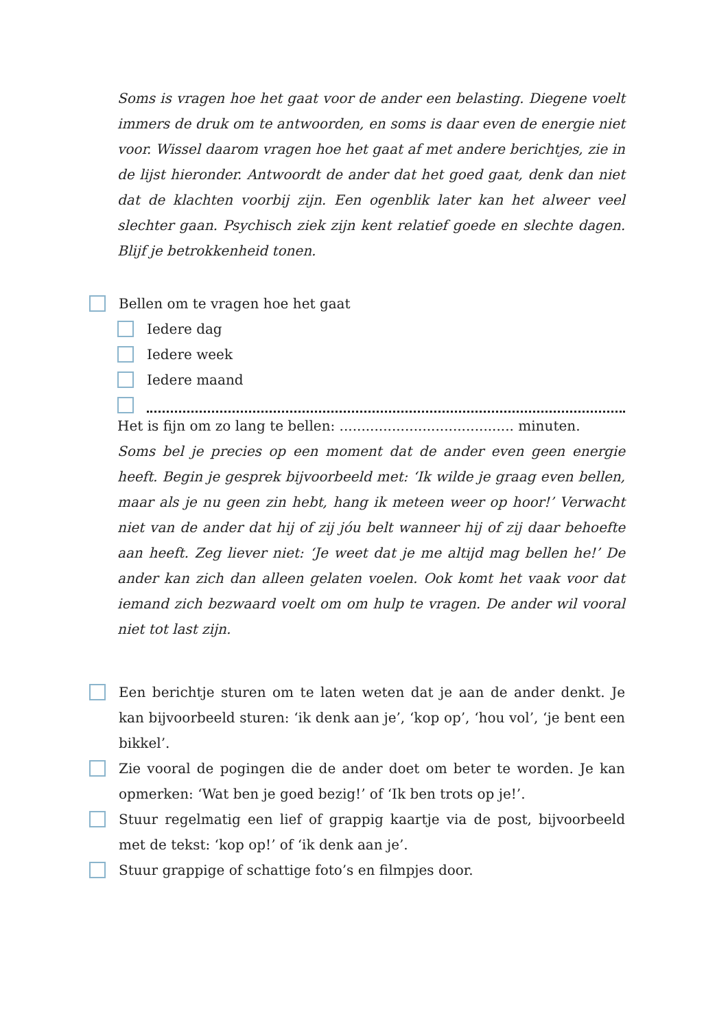Soms is vragen hoe het gaat voor de ander een belasting. Diegene voelt immers de druk om te antwoorden, en soms is daar even de energie niet voor. Wissel daarom vragen hoe het gaat af met andere berichtjes, zie in de lijst hieronder. Antwoordt de ander dat het goed gaat, denk dan niet dat de klachten voorbij zijn. Een ogenblik later kan het alweer veel slechter gaan. Psychisch ziek zijn kent relatief goede en slechte dagen. Blijf je betrokkenheid tonen.
Bellen om te vragen hoe het gaat
Iedere dag
Iedere week
Iedere maand
Het is fijn om zo lang te bellen: ........................................ minuten.
Soms bel je precies op een moment dat de ander even geen energie heeft. Begin je gesprek bijvoorbeeld met: ‘Ik wilde je graag even bellen, maar als je nu geen zin hebt, hang ik meteen weer op hoor!’ Verwacht niet van de ander dat hij of zij jóu belt wanneer hij of zij daar behoefte aan heeft. Zeg liever niet: ‘Je weet dat je me altijd mag bellen he!’ De ander kan zich dan alleen gelaten voelen. Ook komt het vaak voor dat iemand zich bezwaard voelt om om hulp te vragen. De ander wil vooral niet tot last zijn.
Een berichtje sturen om te laten weten dat je aan de ander denkt. Je kan bijvoorbeeld sturen: ‘ik denk aan je’, ‘kop op’, ‘hou vol’, ‘je bent een bikkel’.
Zie vooral de pogingen die de ander doet om beter te worden. Je kan opmerken: ‘Wat ben je goed bezig!’ of ‘Ik ben trots op je!’.
Stuur regelmatig een lief of grappig kaartje via de post, bijvoorbeeld met de tekst: ‘kop op!’ of ‘ik denk aan je’.
Stuur grappige of schattige foto’s en filmpjes door.